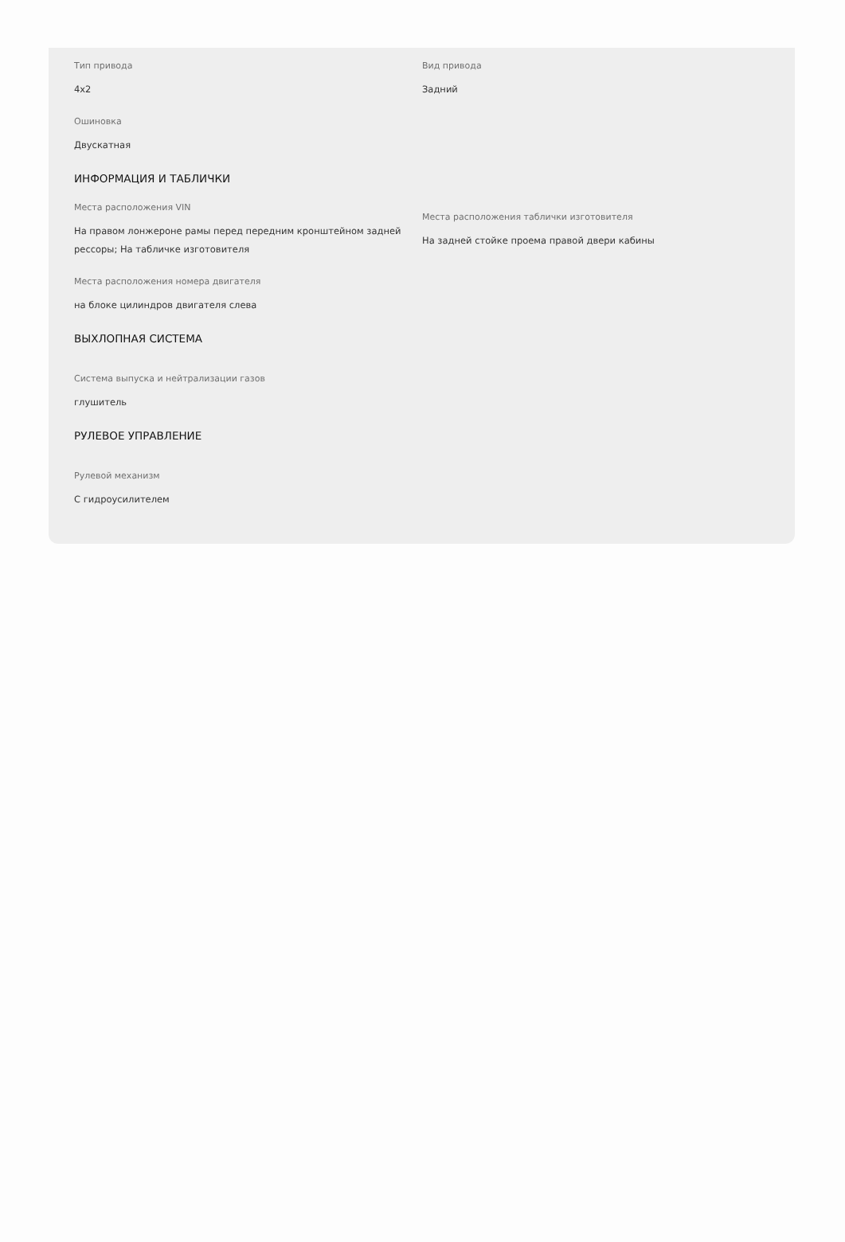Тип привода
4x2
Вид привода
Задний
Ошиновка
Двускатная
ИНФОРМАЦИЯ И ТАБЛИЧКИ
Места расположения VIN
На правом лонжероне рамы перед передним кронштейном задней рессоры; На табличке изготовителя
Места расположения таблички изготовителя
На задней стойке проема правой двери кабины
Места расположения номера двигателя
на блоке цилиндров двигателя слева
ВЫХЛОПНАЯ СИСТЕМА
Система выпуска и нейтрализации газов
глушитель
РУЛЕВОЕ УПРАВЛЕНИЕ
Рулевой механизм
С гидроусилителем